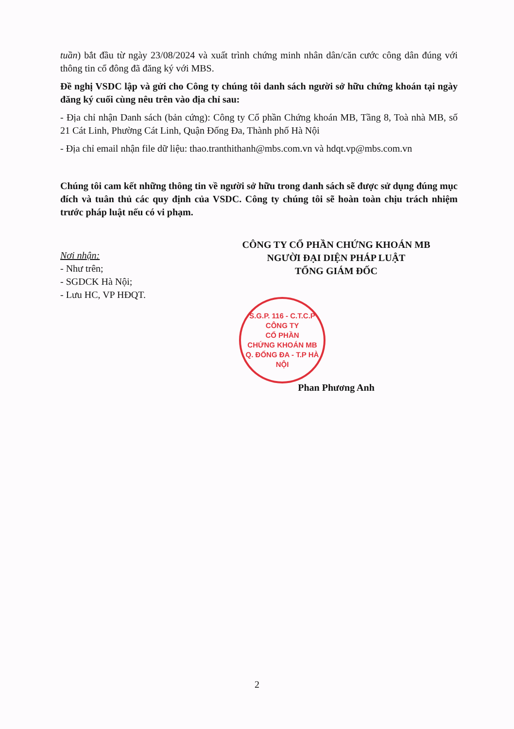tuần) bắt đầu từ ngày 23/08/2024 và xuất trình chứng minh nhân dân/căn cước công dân đúng với thông tin cổ đông đã đăng ký với MBS.
Đề nghị VSDC lập và gửi cho Công ty chúng tôi danh sách người sở hữu chứng khoán tại ngày đăng ký cuối cùng nêu trên vào địa chỉ sau:
- Địa chỉ nhận Danh sách (bản cứng): Công ty Cổ phần Chứng khoán MB, Tầng 8, Toà nhà MB, số 21 Cát Linh, Phường Cát Linh, Quận Đống Đa, Thành phố Hà Nội
- Địa chỉ email nhận file dữ liệu: thao.tranthithanh@mbs.com.vn và hdqt.vp@mbs.com.vn
Chúng tôi cam kết những thông tin về người sở hữu trong danh sách sẽ được sử dụng đúng mục đích và tuân thủ các quy định của VSDC. Công ty chúng tôi sẽ hoàn toàn chịu trách nhiệm trước pháp luật nếu có vi phạm.
Nơi nhận:
- Như trên;
- SGDCK Hà Nội;
- Lưu HC, VP HĐQT.
CÔNG TY CỔ PHẦN CHỨNG KHOÁN MB
NGƯỜI ĐẠI DIỆN PHÁP LUẬT
TỔNG GIÁM ĐỐC
S.G.P. 116 - C.T.C.P
CÔNG TY
CỔ PHẦN
CHỨNG KHOÁN MB
Q. ĐỐNG ĐA - T.P HÀ NỘI
Phan Phương Anh
2